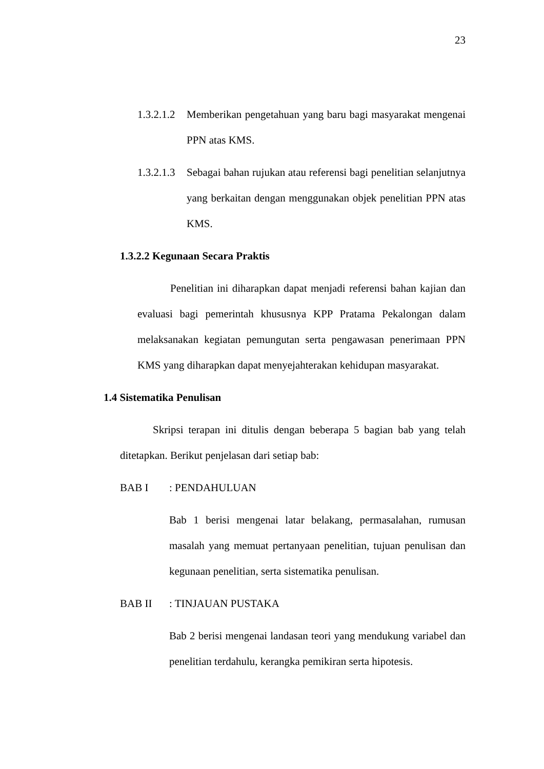23
1.3.2.1.2
Memberikan pengetahuan yang baru bagi masyarakat mengenai PPN atas KMS.
1.3.2.1.3
Sebagai bahan rujukan atau referensi bagi penelitian selanjutnya yang berkaitan dengan menggunakan objek penelitian PPN atas KMS.
1.3.2.2 Kegunaan Secara Praktis
Penelitian ini diharapkan dapat menjadi referensi bahan kajian dan evaluasi bagi pemerintah khususnya KPP Pratama Pekalongan dalam melaksanakan kegiatan pemungutan serta pengawasan penerimaan PPN KMS yang diharapkan dapat menyejahterakan kehidupan masyarakat.
1.4 Sistematika Penulisan
Skripsi terapan ini ditulis dengan beberapa 5 bagian bab yang telah ditetapkan. Berikut penjelasan dari setiap bab:
BAB I: PENDAHULUAN
Bab 1 berisi mengenai latar belakang, permasalahan, rumusan masalah yang memuat pertanyaan penelitian, tujuan penulisan dan kegunaan penelitian, serta sistematika penulisan.
BAB II: TINJAUAN PUSTAKA
Bab 2 berisi mengenai landasan teori yang mendukung variabel dan penelitian terdahulu, kerangka pemikiran serta hipotesis.